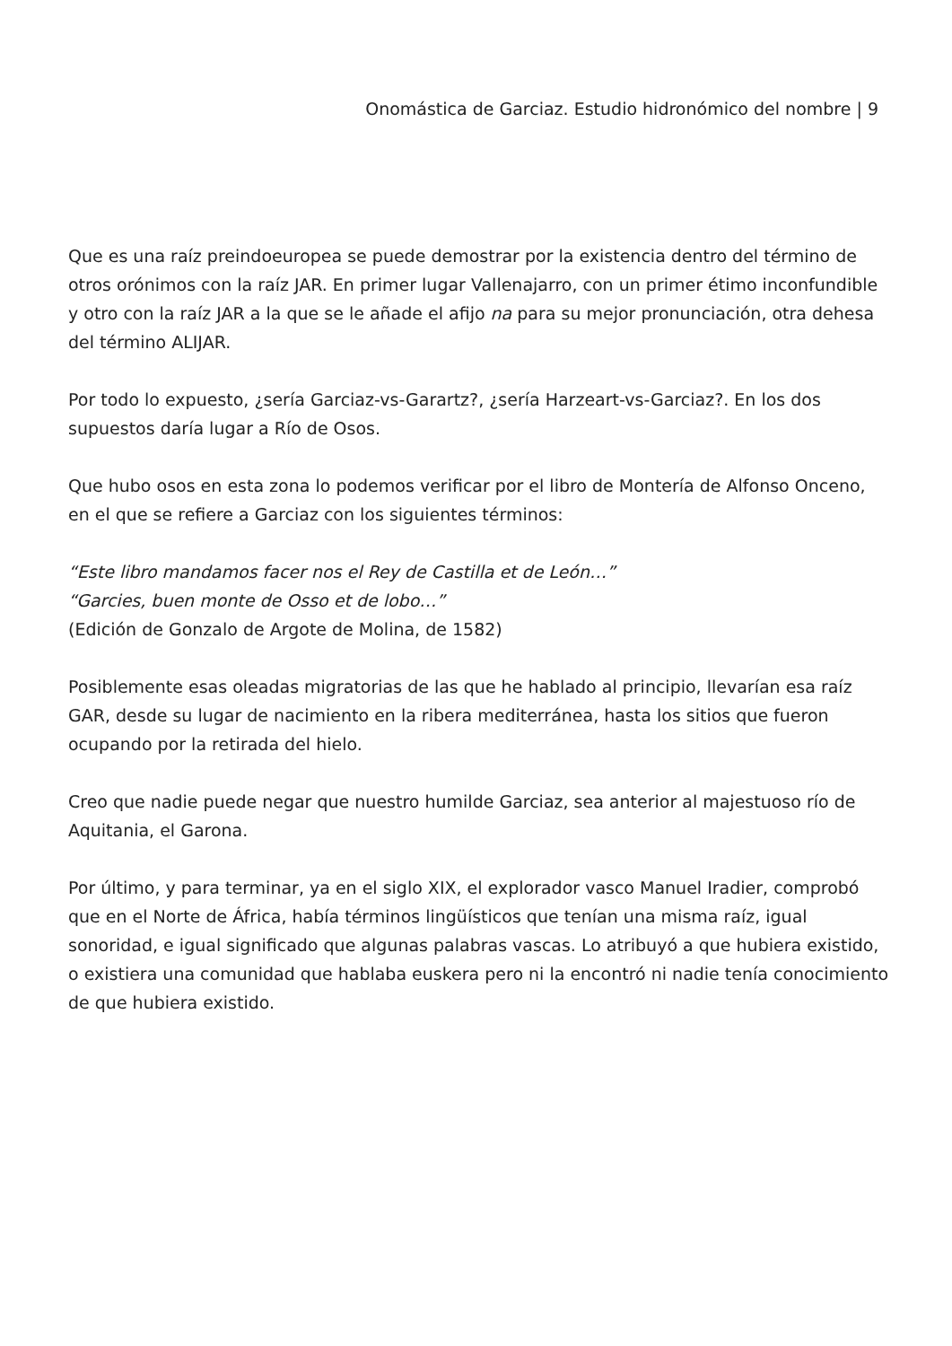Onomástica de Garciaz. Estudio hidronómico del nombre | 9
Que es una raíz preindoeuropea se puede demostrar por la existencia dentro del término de otros orónimos con la raíz JAR. En primer lugar Vallenajarro, con un primer étimo inconfundible y otro con la raíz JAR a la que se le añade el afijo na para su mejor pronunciación, otra dehesa del término ALIJAR.
Por todo lo expuesto, ¿sería Garciaz-vs-Garartz?, ¿sería Harzeart-vs-Garciaz?. En los dos supuestos daría lugar a Río de Osos.
Que hubo osos en esta zona lo podemos verificar por el libro de Montería de Alfonso Onceno, en el que se refiere a Garciaz con los siguientes términos:
“Este libro mandamos facer nos el Rey de Castilla et de León…”
“Garcies, buen monte de Osso et de lobo…”
(Edición de Gonzalo de Argote de Molina, de 1582)
Posiblemente esas oleadas migratorias de las que he hablado al principio, llevarían esa raíz GAR, desde su lugar de nacimiento en la ribera mediterránea, hasta los sitios que fueron ocupando por la retirada del hielo.
Creo que nadie puede negar que nuestro humilde Garciaz, sea anterior al majestuoso río de Aquitania, el Garona.
Por último, y para terminar, ya en el siglo XIX, el explorador vasco Manuel Iradier, comprobó que en el Norte de África, había términos lingüísticos que tenían una misma raíz, igual sonoridad, e igual significado que algunas palabras vascas. Lo atribuyó a que hubiera existido, o existiera una comunidad que hablaba euskera pero ni la encontró ni nadie tenía conocimiento de que hubiera existido.